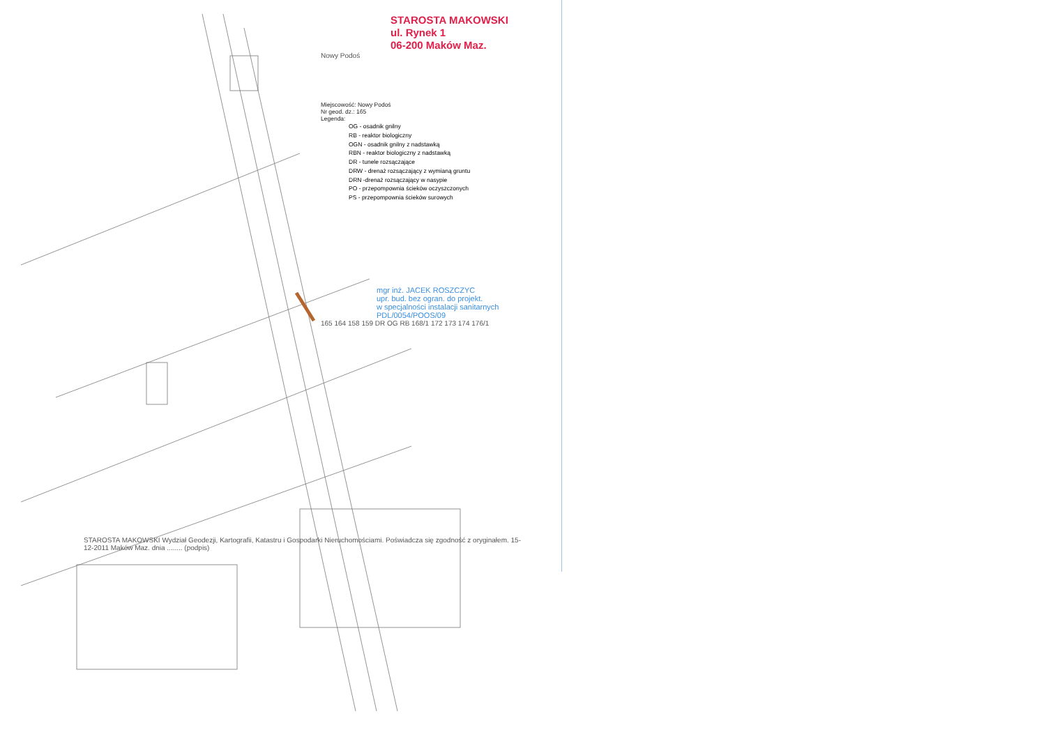STAROSTA MAKOWSKI
ul. Rynek 1
06-200 Maków Maz.
Nowy Podoś
Miejscowość: Nowy Podoś
Nr geod. dz.: 165
Legenda:
OG - osadnik gnilny
RB - reaktor biologiczny
OGN - osadnik gnilny z nadstawką
RBN - reaktor biologiczny z nadstawką
DR - tunele rozsączające
DRW - drenaż rozsączający z wymianą gruntu
DRN -drenaż rozsączający w nasypie
PO - przepompownia ścieków oczyszczonych
PS - przepompownia ścieków surowych
mgr inż. JACEK ROSZCZYC
upr. bud. bez ogran. do projekt.
w specjalności instalacji sanitarnych
PDL/0054/POOS/09
165 164 158 159 DR OG RB 168/1 172 173 174 176/1
STAROSTA MAKOWSKI Wydział Geodezji, Kartografii, Katastru i Gospodarki Nieruchomościami. Poświadcza się zgodność z oryginałem. 15-12-2011 Maków Maz. dnia ........ (podpis)